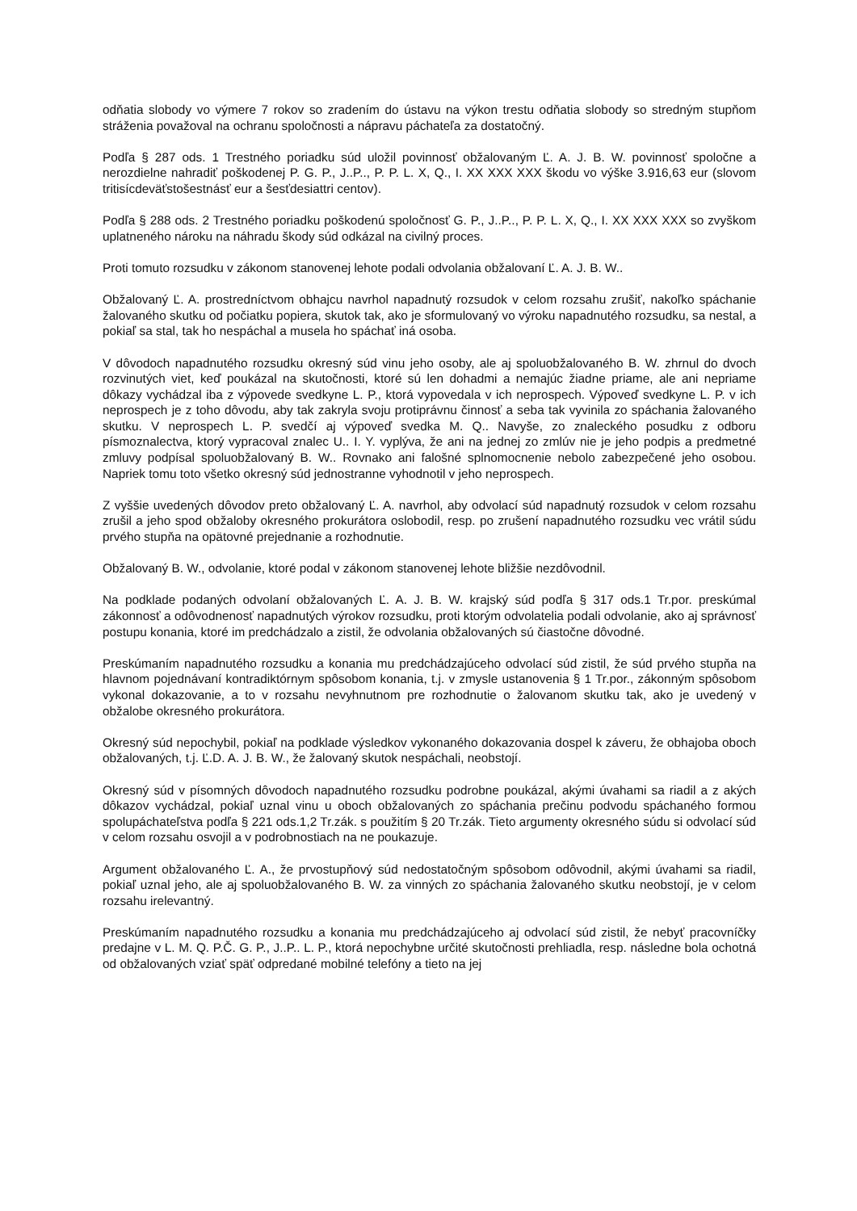odňatia slobody vo výmere 7 rokov so zradením do ústavu na výkon trestu odňatia slobody so stredným stupňom stráženia považoval na ochranu spoločnosti a nápravu páchateľa za dostatočný.
Podľa § 287 ods. 1 Trestného poriadku súd uložil povinnosť obžalovaným Ľ. A. J. B. W. povinnosť spoločne a nerozdielne nahradiť poškodenej P. G. P., J..P.., P. P. L. X, Q., I. XX XXX XXX škodu vo výške 3.916,63 eur (slovom tritisícdeväťstošestnásť eur a šesťdesiattri centov).
Podľa § 288 ods. 2 Trestného poriadku poškodenú spoločnosť G. P., J..P.., P. P. L. X, Q., I. XX XXX XXX so zvyškom uplatneného nároku na náhradu škody súd odkázal na civilný proces.
Proti tomuto rozsudku v zákonom stanovenej lehote podali odvolania obžalovaní Ľ. A. J. B. W..
Obžalovaný Ľ. A. prostredníctvom obhajcu navrhol napadnutý rozsudok v celom rozsahu zrušiť, nakoľko spáchanie žalovaného skutku od počiatku popiera, skutok tak, ako je sformulovaný vo výroku napadnutého rozsudku, sa nestal, a pokiaľ sa stal, tak ho nespáchal a musela ho spáchať iná osoba.
V dôvodoch napadnutého rozsudku okresný súd vinu jeho osoby, ale aj spoluobžalovaného B. W. zhrnul do dvoch rozvinutých viet, keď poukázal na skutočnosti, ktoré sú len dohadmi a nemajúc žiadne priame, ale ani nepriame dôkazy vychádzal iba z výpovede svedkyne L. P., ktorá vypovedala v ich neprospech. Výpoveď svedkyne L. P. v ich neprospech je z toho dôvodu, aby tak zakryla svoju protiprávnu činnosť a seba tak vyvinila zo spáchania žalovaného skutku. V neprospech L. P. svedčí aj výpoveď svedka M. Q.. Navyše, zo znaleckého posudku z odboru písmoznalectva, ktorý vypracoval znalec U.. I. Y. vyplýva, že ani na jednej zo zmlúv nie je jeho podpis a predmetné zmluvy podpísal spoluobžalovaný B. W.. Rovnako ani falošné splnomocnenie nebolo zabezpečené jeho osobou. Napriek tomu toto všetko okresný súd jednostranne vyhodnotil v jeho neprospech.
Z vyššie uvedených dôvodov preto obžalovaný Ľ. A. navrhol, aby odvolací súd napadnutý rozsudok v celom rozsahu zrušil a jeho spod obžaloby okresného prokurátora oslobodil, resp. po zrušení napadnutého rozsudku vec vrátil súdu prvého stupňa na opätovné prejednanie a rozhodnutie.
Obžalovaný B. W., odvolanie, ktoré podal v zákonom stanovenej lehote bližšie nezdôvodnil.
Na podklade podaných odvolaní obžalovaných Ľ. A. J. B. W. krajský súd podľa § 317 ods.1 Tr.por. preskúmal zákonnosť a odôvodnenosť napadnutých výrokov rozsudku, proti ktorým odvolatelia podali odvolanie, ako aj správnosť postupu konania, ktoré im predchádzalo a zistil, že odvolania obžalovaných sú čiastočne dôvodné.
Preskúmaním napadnutého rozsudku a konania mu predchádzajúceho odvolací súd zistil, že súd prvého stupňa na hlavnom pojednávaní kontradiktórnym spôsobom konania, t.j. v zmysle ustanovenia § 1 Tr.por., zákonným spôsobom vykonal dokazovanie, a to v rozsahu nevyhnutnom pre rozhodnutie o žalovanom skutku tak, ako je uvedený v obžalobe okresného prokurátora.
Okresný súd nepochybil, pokiaľ na podklade výsledkov vykonaného dokazovania dospel k záveru, že obhajoba oboch obžalovaných, t.j. Ľ.D. A. J. B. W., že žalovaný skutok nespáchali, neobstojí.
Okresný súd v písomných dôvodoch napadnutého rozsudku podrobne poukázal, akými úvahami sa riadil a z akých dôkazov vychádzal, pokiaľ uznal vinu u oboch obžalovaných zo spáchania prečinu podvodu spáchaného formou spolupáchateľstva podľa § 221 ods.1,2 Tr.zák. s použitím § 20 Tr.zák. Tieto argumenty okresného súdu si odvolací súd v celom rozsahu osvojil a v podrobnostiach na ne poukazuje.
Argument obžalovaného Ľ. A., že prvostupňový súd nedostatočným spôsobom odôvodnil, akými úvahami sa riadil, pokiaľ uznal jeho, ale aj spoluobžalovaného B. W. za vinných zo spáchania žalovaného skutku neobstojí, je v celom rozsahu irelevantný.
Preskúmaním napadnutého rozsudku a konania mu predchádzajúceho aj odvolací súd zistil, že nebyť pracovníčky predajne v L. M. Q. P.Č. G. P., J..P.. L. P., ktorá nepochybne určité skutočnosti prehliadla, resp. následne bola ochotná od obžalovaných vziať späť odpredané mobilné telefóny a tieto na jej